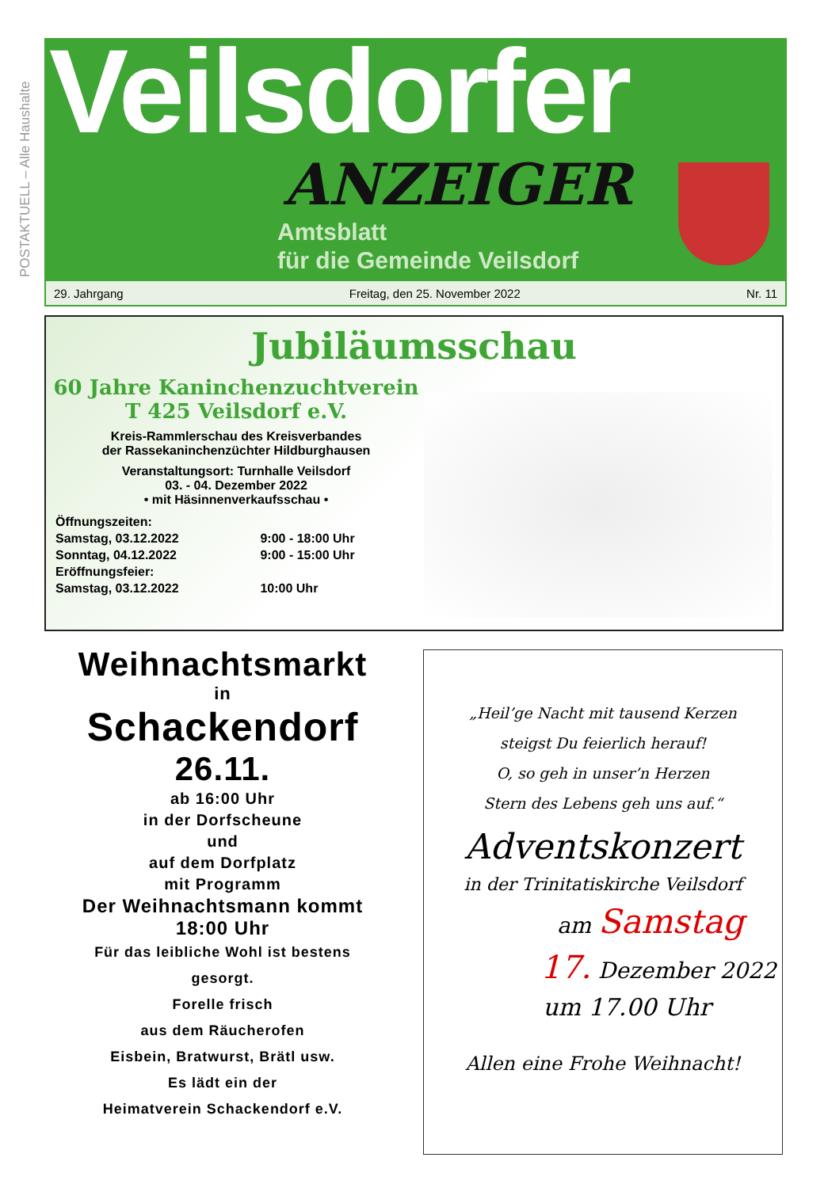POSTAKTUELL – Alle Haushalte
Veilsdorfer
ANZEIGER
Amtsblatt
für die Gemeinde Veilsdorf
29. Jahrgang Freitag, den 25. November 2022 Nr. 11
Jubiläumsschau
60 Jahre Kaninchenzuchtverein
T 425 Veilsdorf e.V.
Kreis-Rammlerschau des Kreisverbandes
der Rassekaninchenzüchter Hildburghausen
Veranstaltungsort: Turnhalle Veilsdorf
03. - 04. Dezember 2022
• mit Häsinnenverkaufsschau •
Öffnungszeiten:
Samstag, 03.12.2022 9:00 - 18:00 Uhr
Sonntag, 04.12.2022 9:00 - 15:00 Uhr
Eröffnungsfeier:
Samstag, 03.12.2022 10:00 Uhr
Weihnachtsmarkt
in
Schackendorf
26.11.
ab 16:00 Uhr
in der Dorfscheune
und
auf dem Dorfplatz
mit Programm
Der Weihnachtsmann kommt
18:00 Uhr
Für das leibliche Wohl ist bestens
gesorgt.
Forelle frisch
aus dem Räucherofen
Eisbein, Bratwurst, Brätl usw.
Es lädt ein der
Heimatverein Schackendorf e.V.
„Heil’ge Nacht mit tausend Kerzen
steigst Du feierlich herauf!
O, so geh in unser’n Herzen
Stern des Lebens geh uns auf.“
Adventskonzert
in der Trinitatiskirche Veilsdorf
am Samstag
17. Dezember 2022
um 17.00 Uhr
Allen eine Frohe Weihnacht!